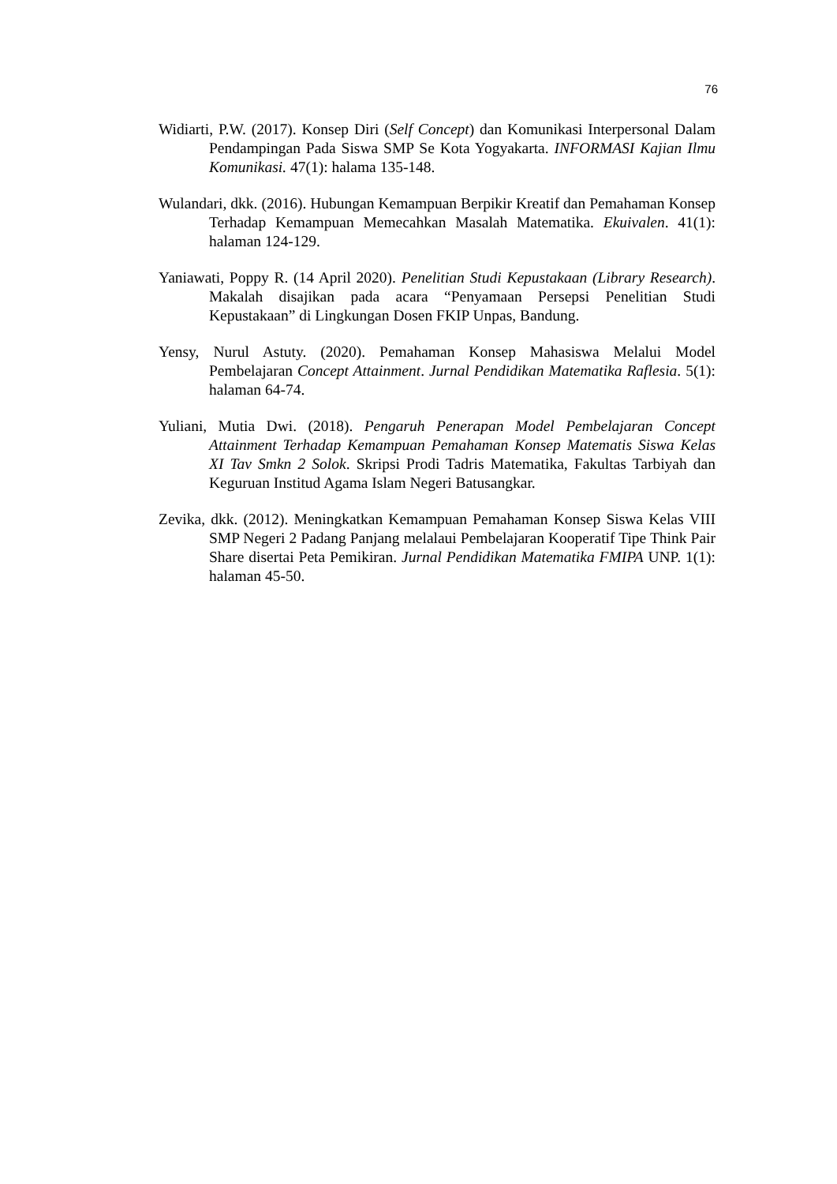76
Widiarti, P.W. (2017). Konsep Diri (Self Concept) dan Komunikasi Interpersonal Dalam Pendampingan Pada Siswa SMP Se Kota Yogyakarta. INFORMASI Kajian Ilmu Komunikasi. 47(1): halama 135-148.
Wulandari, dkk. (2016). Hubungan Kemampuan Berpikir Kreatif dan Pemahaman Konsep Terhadap Kemampuan Memecahkan Masalah Matematika. Ekuivalen. 41(1): halaman 124-129.
Yaniawati, Poppy R. (14 April 2020). Penelitian Studi Kepustakaan (Library Research). Makalah disajikan pada acara “Penyamaan Persepsi Penelitian Studi Kepustakaan” di Lingkungan Dosen FKIP Unpas, Bandung.
Yensy, Nurul Astuty. (2020). Pemahaman Konsep Mahasiswa Melalui Model Pembelajaran Concept Attainment. Jurnal Pendidikan Matematika Raflesia. 5(1): halaman 64-74.
Yuliani, Mutia Dwi. (2018). Pengaruh Penerapan Model Pembelajaran Concept Attainment Terhadap Kemampuan Pemahaman Konsep Matematis Siswa Kelas XI Tav Smkn 2 Solok. Skripsi Prodi Tadris Matematika, Fakultas Tarbiyah dan Keguruan Institud Agama Islam Negeri Batusangkar.
Zevika, dkk. (2012). Meningkatkan Kemampuan Pemahaman Konsep Siswa Kelas VIII SMP Negeri 2 Padang Panjang melalaui Pembelajaran Kooperatif Tipe Think Pair Share disertai Peta Pemikiran. Jurnal Pendidikan Matematika FMIPA UNP. 1(1): halaman 45-50.